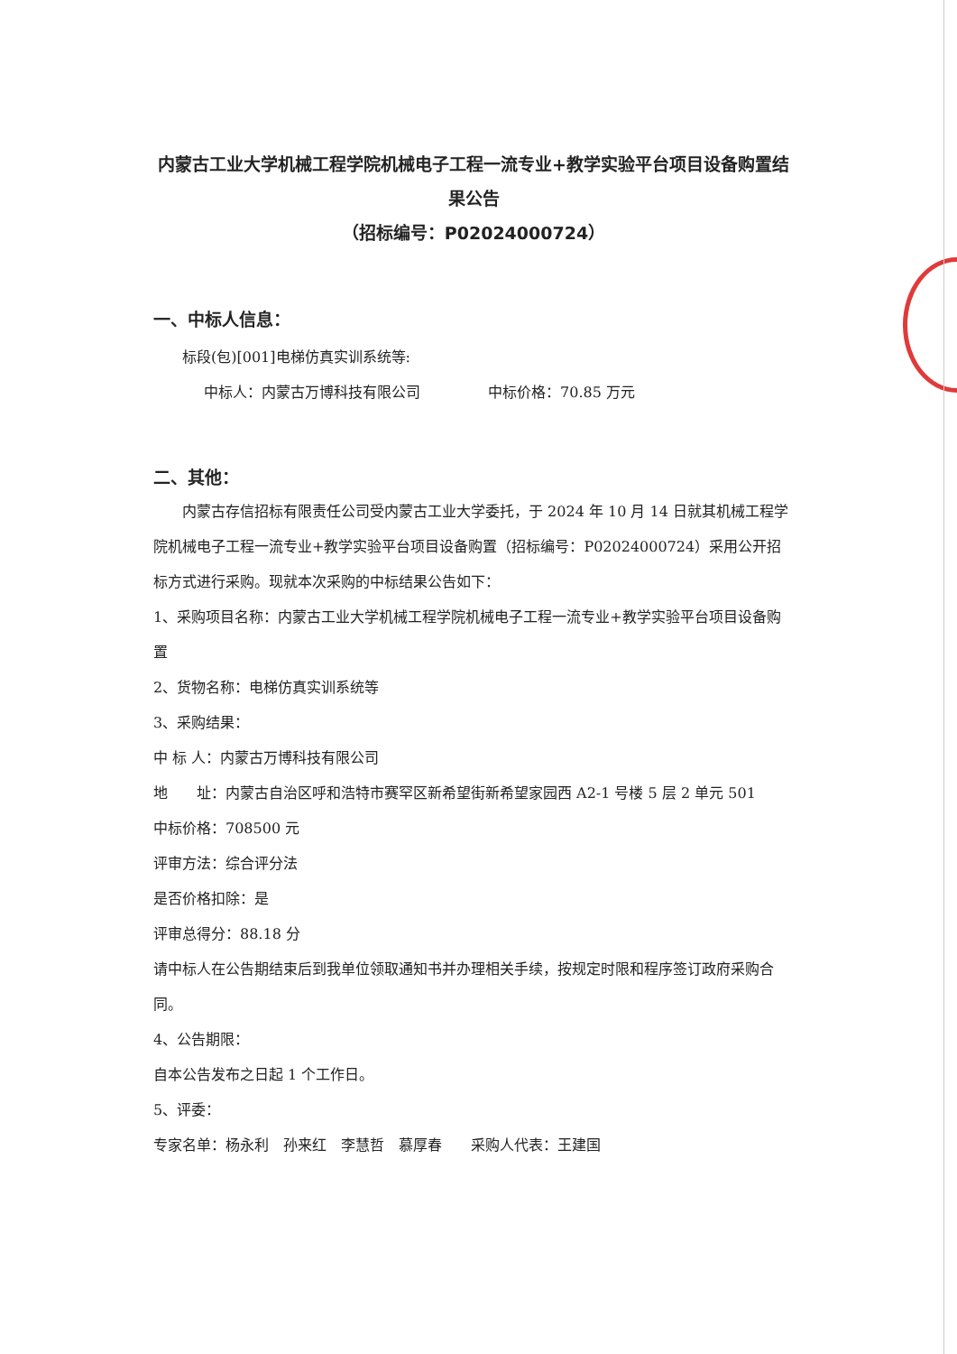内蒙古工业大学机械工程学院机械电子工程一流专业+教学实验平台项目设备购置结果公告
（招标编号：P02024000724）
一、中标人信息：
标段(包)[001]电梯仿真实训系统等:
中标人：内蒙古万博科技有限公司 中标价格：70.85 万元
二、其他：
内蒙古存信招标有限责任公司受内蒙古工业大学委托，于 2024 年 10 月 14 日就其机械工程学院机械电子工程一流专业+教学实验平台项目设备购置（招标编号：P02024000724）采用公开招标方式进行采购。现就本次采购的中标结果公告如下：
1、采购项目名称：内蒙古工业大学机械工程学院机械电子工程一流专业+教学实验平台项目设备购置
2、货物名称：电梯仿真实训系统等
3、采购结果：
中 标 人：内蒙古万博科技有限公司
地　　址：内蒙古自治区呼和浩特市赛罕区新希望街新希望家园西 A2-1 号楼 5 层 2 单元 501
中标价格：708500 元
评审方法：综合评分法
是否价格扣除：是
评审总得分：88.18 分
请中标人在公告期结束后到我单位领取通知书并办理相关手续，按规定时限和程序签订政府采购合同。
4、公告期限：
自本公告发布之日起 1 个工作日。
5、评委：
专家名单：杨永利　孙来红　李慧哲　慕厚春　　采购人代表：王建国